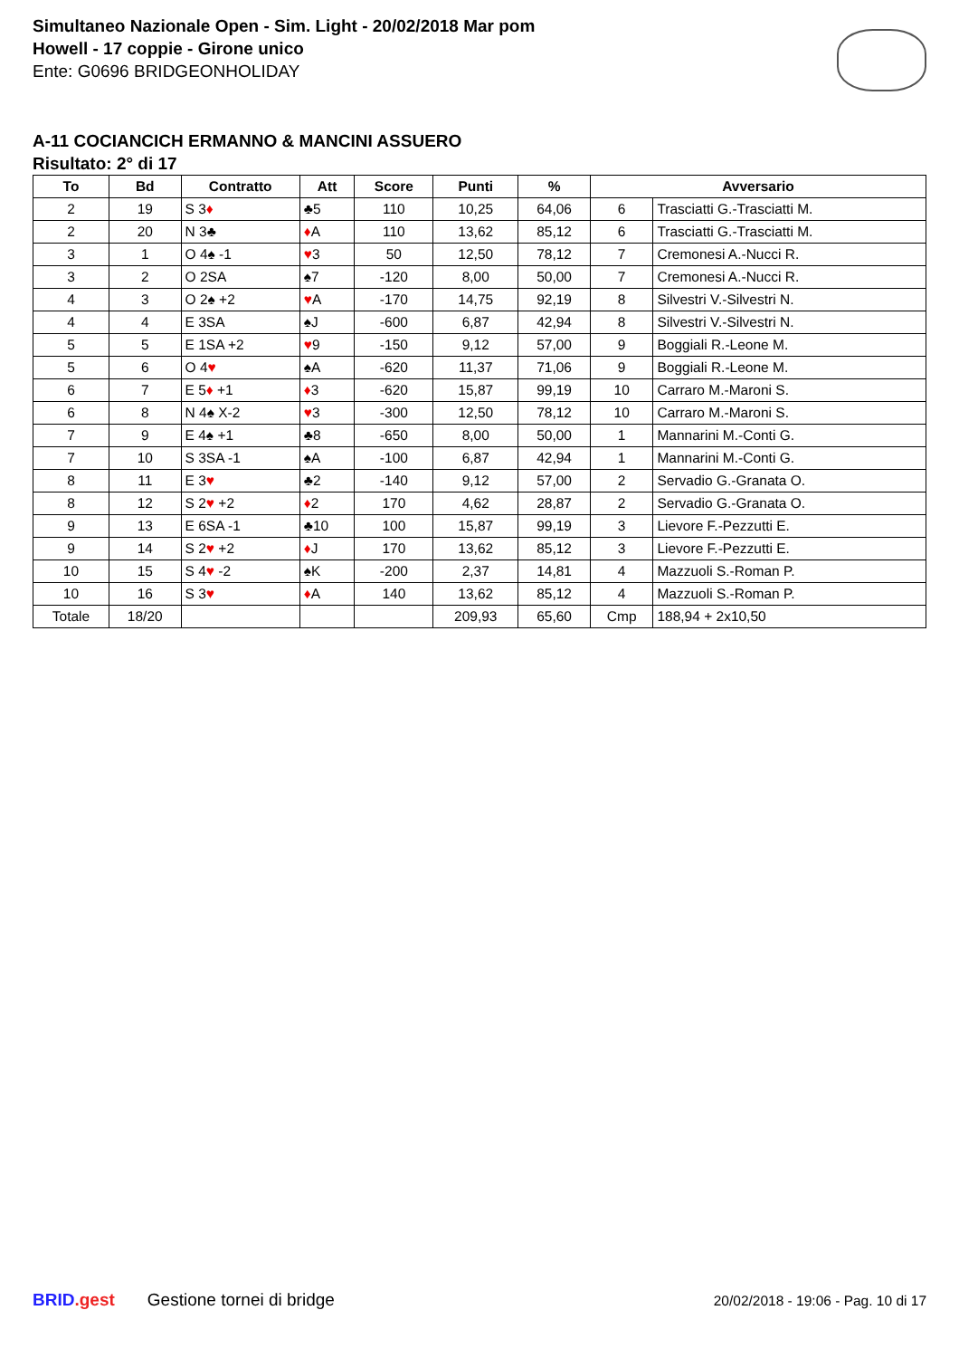Simultaneo Nazionale Open - Sim. Light - 20/02/2018 Mar pom
Howell - 17 coppie - Girone unico
Ente: G0696 BRIDGEONHOLIDAY
A-11 COCIANCICH ERMANNO & MANCINI ASSUERO
Risultato: 2° di 17
| To | Bd | Contratto | Att | Score | Punti | % | Avversario | |
| --- | --- | --- | --- | --- | --- | --- | --- | --- |
| 2 | 19 | S 3 ♦ | ♣5 | 110 | 10,25 | 64,06 | 6 | Trasciatti G.-Trasciatti M. |
| 2 | 20 | N 3♣ | ♦ A | 110 | 13,62 | 85,12 | 6 | Trasciatti G.-Trasciatti M. |
| 3 | 1 | O 4♠ -1 | ♥ 3 | 50 | 12,50 | 78,12 | 7 | Cremonesi A.-Nucci R. |
| 3 | 2 | O 2SA | ♠7 | -120 | 8,00 | 50,00 | 7 | Cremonesi A.-Nucci R. |
| 4 | 3 | O 2♠ +2 | ♥ A | -170 | 14,75 | 92,19 | 8 | Silvestri V.-Silvestri N. |
| 4 | 4 | E 3SA | ♠J | -600 | 6,87 | 42,94 | 8 | Silvestri V.-Silvestri N. |
| 5 | 5 | E 1SA +2 | ♥ 9 | -150 | 9,12 | 57,00 | 9 | Boggiali R.-Leone M. |
| 5 | 6 | O 4 ♥ | ♠A | -620 | 11,37 | 71,06 | 9 | Boggiali R.-Leone M. |
| 6 | 7 | E 5 ♦ +1 | ♦ 3 | -620 | 15,87 | 99,19 | 10 | Carraro M.-Maroni S. |
| 6 | 8 | N 4♠ X-2 | ♥ 3 | -300 | 12,50 | 78,12 | 10 | Carraro M.-Maroni S. |
| 7 | 9 | E 4♠ +1 | ♣8 | -650 | 8,00 | 50,00 | 1 | Mannarini M.-Conti G. |
| 7 | 10 | S 3SA -1 | ♠A | -100 | 6,87 | 42,94 | 1 | Mannarini M.-Conti G. |
| 8 | 11 | E 3 ♥ | ♣2 | -140 | 9,12 | 57,00 | 2 | Servadio G.-Granata O. |
| 8 | 12 | S 2 ♥ +2 | ♦ 2 | 170 | 4,62 | 28,87 | 2 | Servadio G.-Granata O. |
| 9 | 13 | E 6SA -1 | ♣10 | 100 | 15,87 | 99,19 | 3 | Lievore F.-Pezzutti E. |
| 9 | 14 | S 2 ♥ +2 | ♦ J | 170 | 13,62 | 85,12 | 3 | Lievore F.-Pezzutti E. |
| 10 | 15 | S 4 ♥ -2 | ♠K | -200 | 2,37 | 14,81 | 4 | Mazzuoli S.-Roman P. |
| 10 | 16 | S 3 ♥ | ♦ A | 140 | 13,62 | 85,12 | 4 | Mazzuoli S.-Roman P. |
| Totale | 18/20 | | | | 209,93 | 65,60 | Cmp | 188,94 + 2x10,50 |
BRID.gest Gestione tornei di bridge 20/02/2018 - 19:06 - Pag. 10 di 17